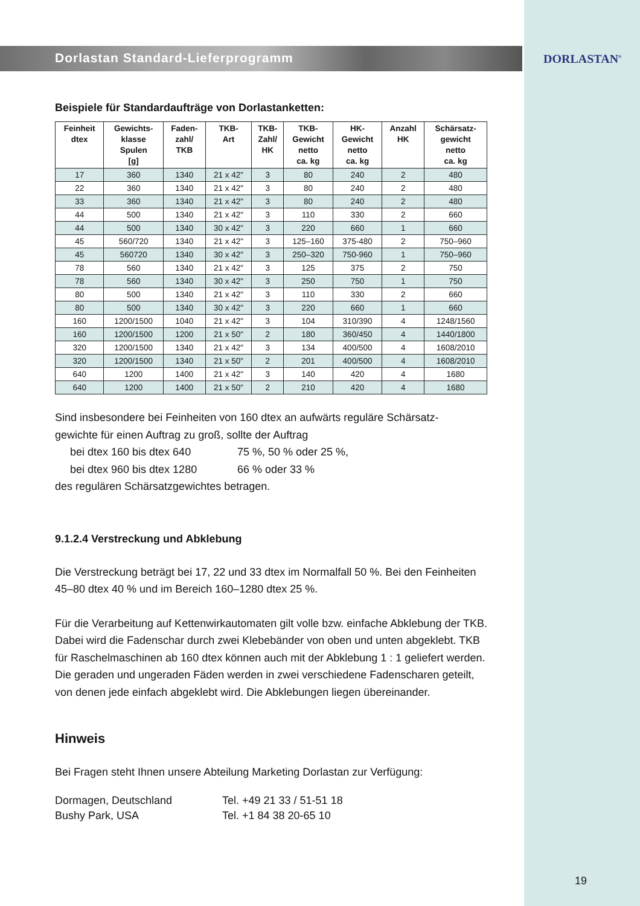Dorlastan Standard-Lieferprogramm
DORLASTAN<sup>®</sup>
Beispiele für Standardaufträge von Dorlastanketten:
| Feinheit dtex | Gewichts- klasse Spulen [g] | Faden- zahl/ TKB | TKB- Art | TKB- Zahl/ HK | TKB- Gewicht netto ca. kg | HK- Gewicht netto ca. kg | Anzahl HK | Schärsatz- gewicht netto ca. kg |
| --- | --- | --- | --- | --- | --- | --- | --- | --- |
| 17 | 360 | 1340 | 21 x 42" | 3 | 80 | 240 | 2 | 480 |
| 22 | 360 | 1340 | 21 x 42" | 3 | 80 | 240 | 2 | 480 |
| 33 | 360 | 1340 | 21 x 42" | 3 | 80 | 240 | 2 | 480 |
| 44 | 500 | 1340 | 21 x 42" | 3 | 110 | 330 | 2 | 660 |
| 44 | 500 | 1340 | 30 x 42" | 3 | 220 | 660 | 1 | 660 |
| 45 | 560/720 | 1340 | 21 x 42" | 3 | 125–160 | 375-480 | 2 | 750–960 |
| 45 | 560720 | 1340 | 30 x 42" | 3 | 250–320 | 750-960 | 1 | 750–960 |
| 78 | 560 | 1340 | 21 x 42" | 3 | 125 | 375 | 2 | 750 |
| 78 | 560 | 1340 | 30 x 42" | 3 | 250 | 750 | 1 | 750 |
| 80 | 500 | 1340 | 21 x 42" | 3 | 110 | 330 | 2 | 660 |
| 80 | 500 | 1340 | 30 x 42" | 3 | 220 | 660 | 1 | 660 |
| 160 | 1200/1500 | 1040 | 21 x 42" | 3 | 104 | 310/390 | 4 | 1248/1560 |
| 160 | 1200/1500 | 1200 | 21 x 50" | 2 | 180 | 360/450 | 4 | 1440/1800 |
| 320 | 1200/1500 | 1340 | 21 x 42" | 3 | 134 | 400/500 | 4 | 1608/2010 |
| 320 | 1200/1500 | 1340 | 21 x 50" | 2 | 201 | 400/500 | 4 | 1608/2010 |
| 640 | 1200 | 1400 | 21 x 42" | 3 | 140 | 420 | 4 | 1680 |
| 640 | 1200 | 1400 | 21 x 50" | 2 | 210 | 420 | 4 | 1680 |
Sind insbesondere bei Feinheiten von 160 dtex an aufwärts reguläre Schärsatz-
gewichte für einen Auftrag zu groß, sollte der Auftrag
bei dtex 160 bis dtex 640 75 %, 50 % oder 25 %,
bei dtex 960 bis dtex 1280 66 % oder 33 %
des regulären Schärsatzgewichtes betragen.
9.1.2.4 Verstreckung und Abklebung
Die Verstreckung beträgt bei 17, 22 und 33 dtex im Normalfall 50 %. Bei den Feinheiten 45–80 dtex 40 % und im Bereich 160–1280 dtex 25 %.
Für die Verarbeitung auf Kettenwirkautomaten gilt volle bzw. einfache Abklebung der TKB. Dabei wird die Fadenschar durch zwei Klebebänder von oben und unten abgeklebt. TKB für Raschelmaschinen ab 160 dtex können auch mit der Abklebung 1 : 1 geliefert werden. Die geraden und ungeraden Fäden werden in zwei verschiedene Fadenscharen geteilt, von denen jede einfach abgeklebt wird. Die Abklebungen liegen übereinander.
Hinweis
Bei Fragen steht Ihnen unsere Abteilung Marketing Dorlastan zur Verfügung:
Dormagen, Deutschland Tel. +49 21 33 / 51-51 18
Bushy Park, USA Tel. +1 84 38 20-65 10
19